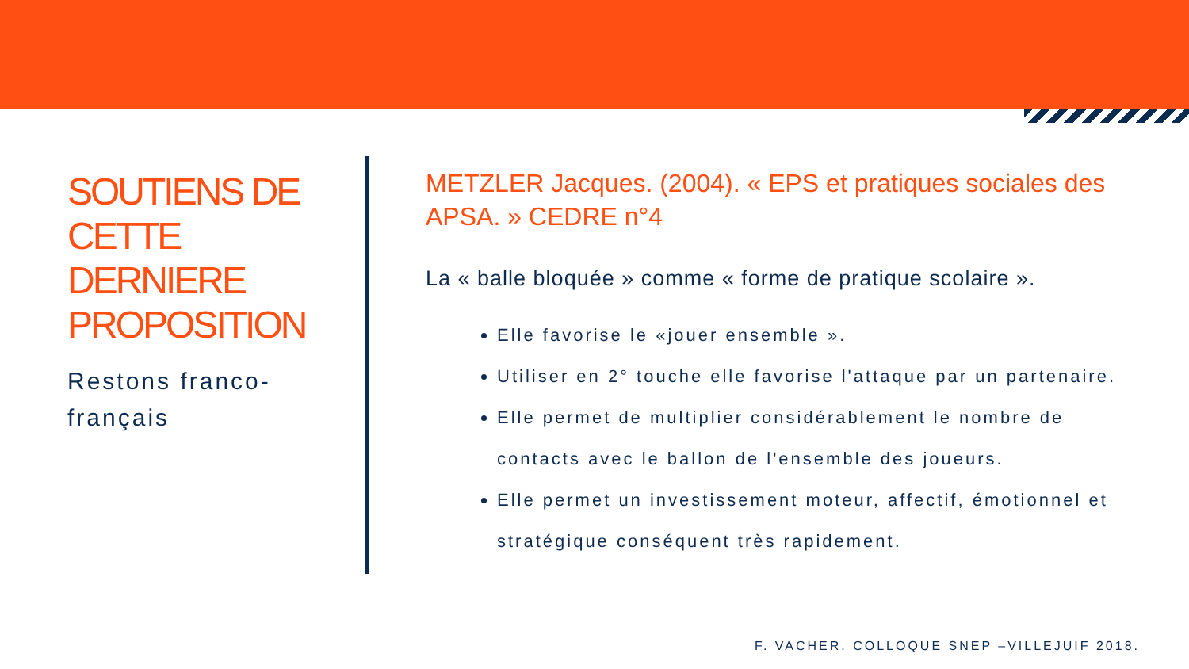SOUTIENS DE CETTE DERNIERE PROPOSITION
Restons franco-français
METZLER Jacques. (2004). « EPS et pratiques sociales des APSA. » CEDRE n°4
La « balle bloquée » comme « forme de pratique scolaire ».
Elle favorise le «jouer ensemble ».
Utiliser en 2° touche elle favorise l'attaque par un partenaire.
Elle permet de multiplier considérablement le nombre de contacts avec le ballon de l'ensemble des joueurs.
Elle permet un investissement moteur, affectif, émotionnel et stratégique conséquent très rapidement.
F. VACHER. COLLOQUE SNEP –VILLEJUIF 2018.